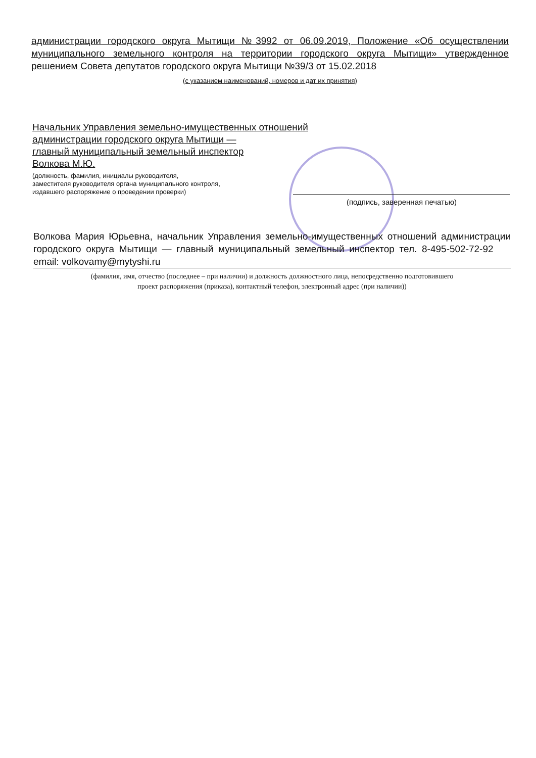администрации городского округа Мытищи №3992 от 06.09.2019, Положение «Об осуществлении муниципального земельного контроля на территории городского округа Мытищи» утвержденное решением Совета депутатов городского округа Мытищи №39/3 от 15.02.2018
(с указанием наименований, номеров и дат их принятия)
Начальник Управления земельно-имущественных отношений
администрации городского округа Мытищи —
главный муниципальный земельный инспектор
Волкова М.Ю.
(должность, фамилия, инициалы руководителя,
заместителя руководителя органа муниципального контроля,
издавшего распоряжение о проведении проверки)
(подпись, заверенная печатью)
Волкова Мария Юрьевна, начальник Управления земельно-имущественных отношений администрации городского округа Мытищи — главный муниципальный земельный инспектор тел. 8-495-502-72-92 email: volkovamy@mytyshi.ru
(фамилия, имя, отчество (последнее – при наличии) и должность должностного лица, непосредственно подготовившего
проект распоряжения (приказа), контактный телефон, электронный адрес (при наличии))